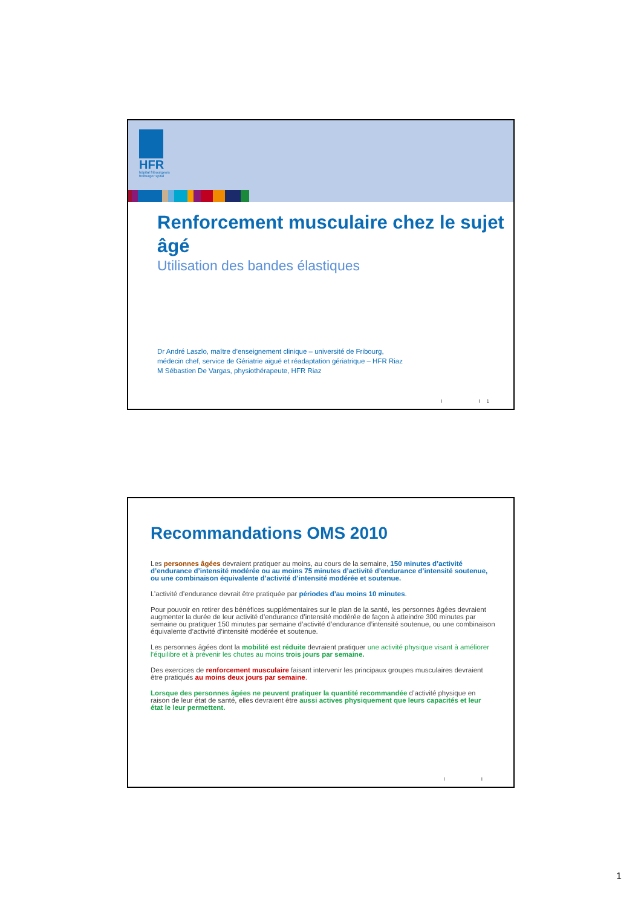HFR
hôpital fribourgeois
freiburger spital
Renforcement musculaire chez le sujet âgé
Utilisation des bandes élastiques
Dr André Laszlo, maître d’enseignement clinique – université de Fribourg,
médecin chef, service de Gériatrie aiguë et réadaptation gériatrique – HFR Riaz
M Sébastien De Vargas, physiothérapeute, HFR Riaz
I I 1
Recommandations OMS 2010
Les personnes âgées devraient pratiquer au moins, au cours de la semaine, 150 minutes d’activité d’endurance d’intensité modérée ou au moins 75 minutes d’activité d’endurance d’intensité soutenue, ou une combinaison équivalente d’activité d’intensité modérée et soutenue.
L’activité d’endurance devrait être pratiquée par périodes d’au moins 10 minutes.
Pour pouvoir en retirer des bénéfices supplémentaires sur le plan de la santé, les personnes âgées devraient augmenter la durée de leur activité d’endurance d’intensité modérée de façon à atteindre 300 minutes par semaine ou pratiquer 150 minutes par semaine d’activité d’endurance d’intensité soutenue, ou une combinaison équivalente d’activité d’intensité modérée et soutenue.
Les personnes âgées dont la mobilité est réduite devraient pratiquer une activité physique visant à améliorer l’équilibre et à prévenir les chutes au moins trois jours par semaine.
Des exercices de renforcement musculaire faisant intervenir les principaux groupes musculaires devraient être pratiqués au moins deux jours par semaine.
Lorsque des personnes âgées ne peuvent pratiquer la quantité recommandée d’activité physique en raison de leur état de santé, elles devraient être aussi actives physiquement que leurs capacités et leur état le leur permettent.
I I
1